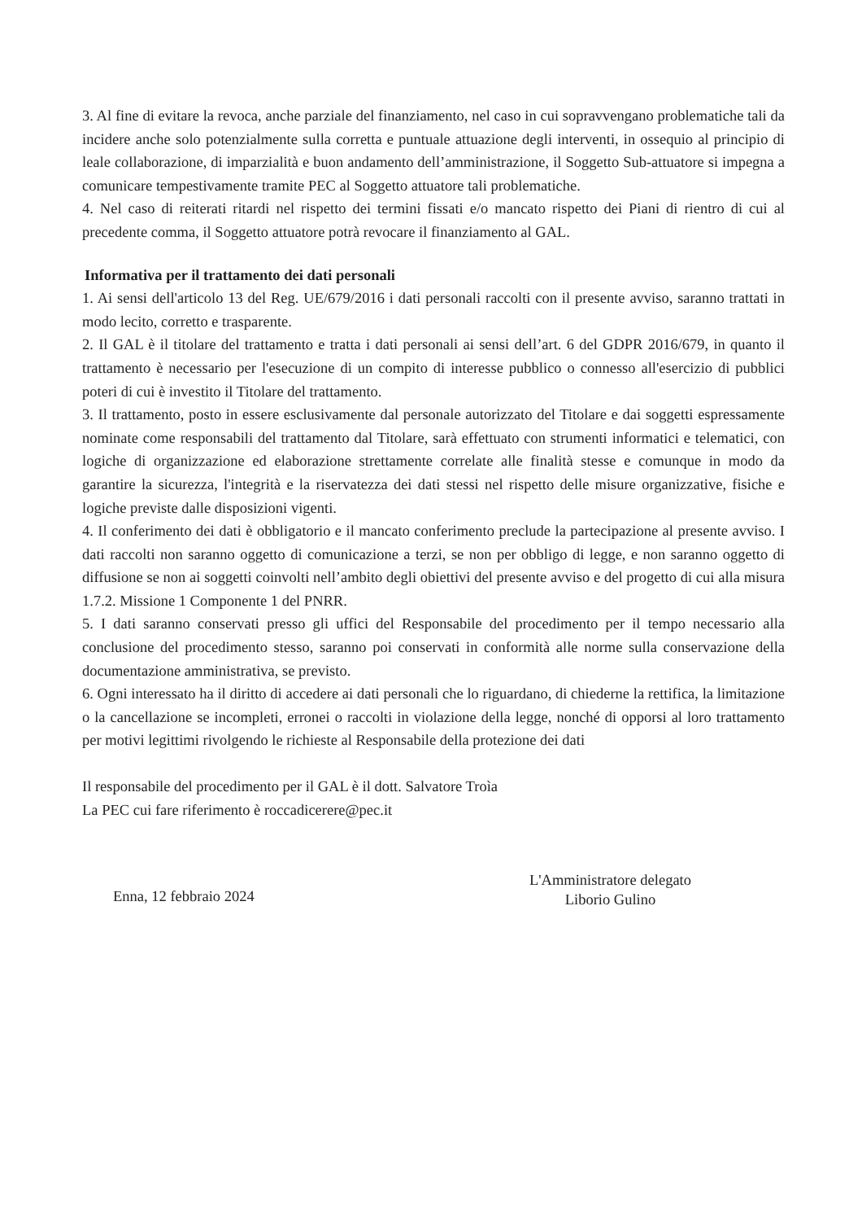3. Al fine di evitare la revoca, anche parziale del finanziamento, nel caso in cui sopravvengano problematiche tali da incidere anche solo potenzialmente sulla corretta e puntuale attuazione degli interventi, in ossequio al principio di leale collaborazione, di imparzialità e buon andamento dell’amministrazione, il Soggetto Sub-attuatore si impegna a comunicare tempestivamente tramite PEC al Soggetto attuatore tali problematiche.
4. Nel caso di reiterati ritardi nel rispetto dei termini fissati e/o mancato rispetto dei Piani di rientro di cui al precedente comma, il Soggetto attuatore potrà revocare il finanziamento al GAL.
Informativa per il trattamento dei dati personali
1. Ai sensi dell'articolo 13 del Reg. UE/679/2016 i dati personali raccolti con il presente avviso, saranno trattati in modo lecito, corretto e trasparente.
2. Il GAL è il titolare del trattamento e tratta i dati personali ai sensi dell’art. 6 del GDPR 2016/679, in quanto il trattamento è necessario per l'esecuzione di un compito di interesse pubblico o connesso all'esercizio di pubblici poteri di cui è investito il Titolare del trattamento.
3. Il trattamento, posto in essere esclusivamente dal personale autorizzato del Titolare e dai soggetti espressamente nominate come responsabili del trattamento dal Titolare, sarà effettuato con strumenti informatici e telematici, con logiche di organizzazione ed elaborazione strettamente correlate alle finalità stesse e comunque in modo da garantire la sicurezza, l'integrità e la riservatezza dei dati stessi nel rispetto delle misure organizzative, fisiche e logiche previste dalle disposizioni vigenti.
4. Il conferimento dei dati è obbligatorio e il mancato conferimento preclude la partecipazione al presente avviso. I dati raccolti non saranno oggetto di comunicazione a terzi, se non per obbligo di legge, e non saranno oggetto di diffusione se non ai soggetti coinvolti nell’ambito degli obiettivi del presente avviso e del progetto di cui alla misura 1.7.2. Missione 1 Componente 1 del PNRR.
5. I dati saranno conservati presso gli uffici del Responsabile del procedimento per il tempo necessario alla conclusione del procedimento stesso, saranno poi conservati in conformità alle norme sulla conservazione della documentazione amministrativa, se previsto.
6. Ogni interessato ha il diritto di accedere ai dati personali che lo riguardano, di chiederne la rettifica, la limitazione o la cancellazione se incompleti, erronei o raccolti in violazione della legge, nonché di opporsi al loro trattamento per motivi legittimi rivolgendo le richieste al Responsabile della protezione dei dati
Il responsabile del procedimento per il GAL è il dott. Salvatore Troìa
La PEC cui fare riferimento è roccadicerere@pec.it
Enna, 12 febbraio 2024
L'Amministratore delegato
Liborio Gulino